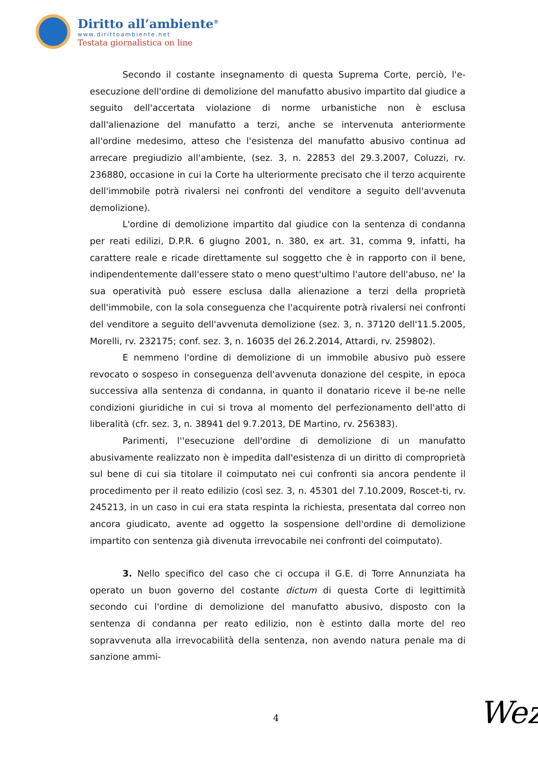Diritto all’ambiente<sup>®</sup>
www.dirittoambiente.net
Testata giornalistica on line
Secondo il costante insegnamento di questa Suprema Corte, perciò, l'e-esecuzione dell'ordine di demolizione del manufatto abusivo impartito dal giudice a seguito dell'accertata violazione di norme urbanistiche non è esclusa dall'alienazione del manufatto a terzi, anche se intervenuta anteriormente all'ordine medesimo, atteso che l'esistenza del manufatto abusivo continua ad arrecare pregiudizio all'ambiente, (sez. 3, n. 22853 del 29.3.2007, Coluzzi, rv. 236880, occasione in cui la Corte ha ulteriormente precisato che il terzo acquirente dell'immobile potrà rivalersi nei confronti del venditore a seguito dell'avvenuta demolizione).
L'ordine di demolizione impartito dal giudice con la sentenza di condanna per reati edilizi, D.P.R. 6 giugno 2001, n. 380, ex art. 31, comma 9, infatti, ha carattere reale e ricade direttamente sul soggetto che è in rapporto con il bene, indipendentemente dall'essere stato o meno quest'ultimo l'autore dell'abuso, ne' la sua operatività può essere esclusa dalla alienazione a terzi della proprietà dell'immobile, con la sola conseguenza che l'acquirente potrà rivalersi nei confronti del venditore a seguito dell'avvenuta demolizione (sez. 3, n. 37120 dell'11.5.2005, Morelli, rv. 232175; conf. sez. 3, n. 16035 del 26.2.2014, Attardi, rv. 259802).
E nemmeno l'ordine di demolizione di un immobile abusivo può essere revocato o sospeso in conseguenza dell'avvenuta donazione del cespite, in epoca successiva alla sentenza di condanna, in quanto il donatario riceve il be-ne nelle condizioni giuridiche in cui si trova al momento del perfezionamento dell'atto di liberalità (cfr. sez. 3, n. 38941 del 9.7.2013, DE Martino, rv. 256383).
Parimenti, l''esecuzione dell'ordine di demolizione di un manufatto abusivamente realizzato non è impedita dall'esistenza di un diritto di comproprietà sul bene di cui sia titolare il coimputato nei cui confronti sia ancora pendente il procedimento per il reato edilizio (così sez. 3, n. 45301 del 7.10.2009, Roscet-ti, rv. 245213, in un caso in cui era stata respinta la richiesta, presentata dal correo non ancora giudicato, avente ad oggetto la sospensione dell'ordine di demolizione impartito con sentenza già divenuta irrevocabile nei confronti del coimputato).
3. Nello specifico del caso che ci occupa il G.E. di Torre Annunziata ha operato un buon governo del costante dictum di questa Corte di legittimità secondo cui l'ordine di demolizione del manufatto abusivo, disposto con la sentenza di condanna per reato edilizio, non è estinto dalla morte del reo sopravvenuta alla irrevocabilità della sentenza, non avendo natura penale ma di sanzione ammi-
4 Wez